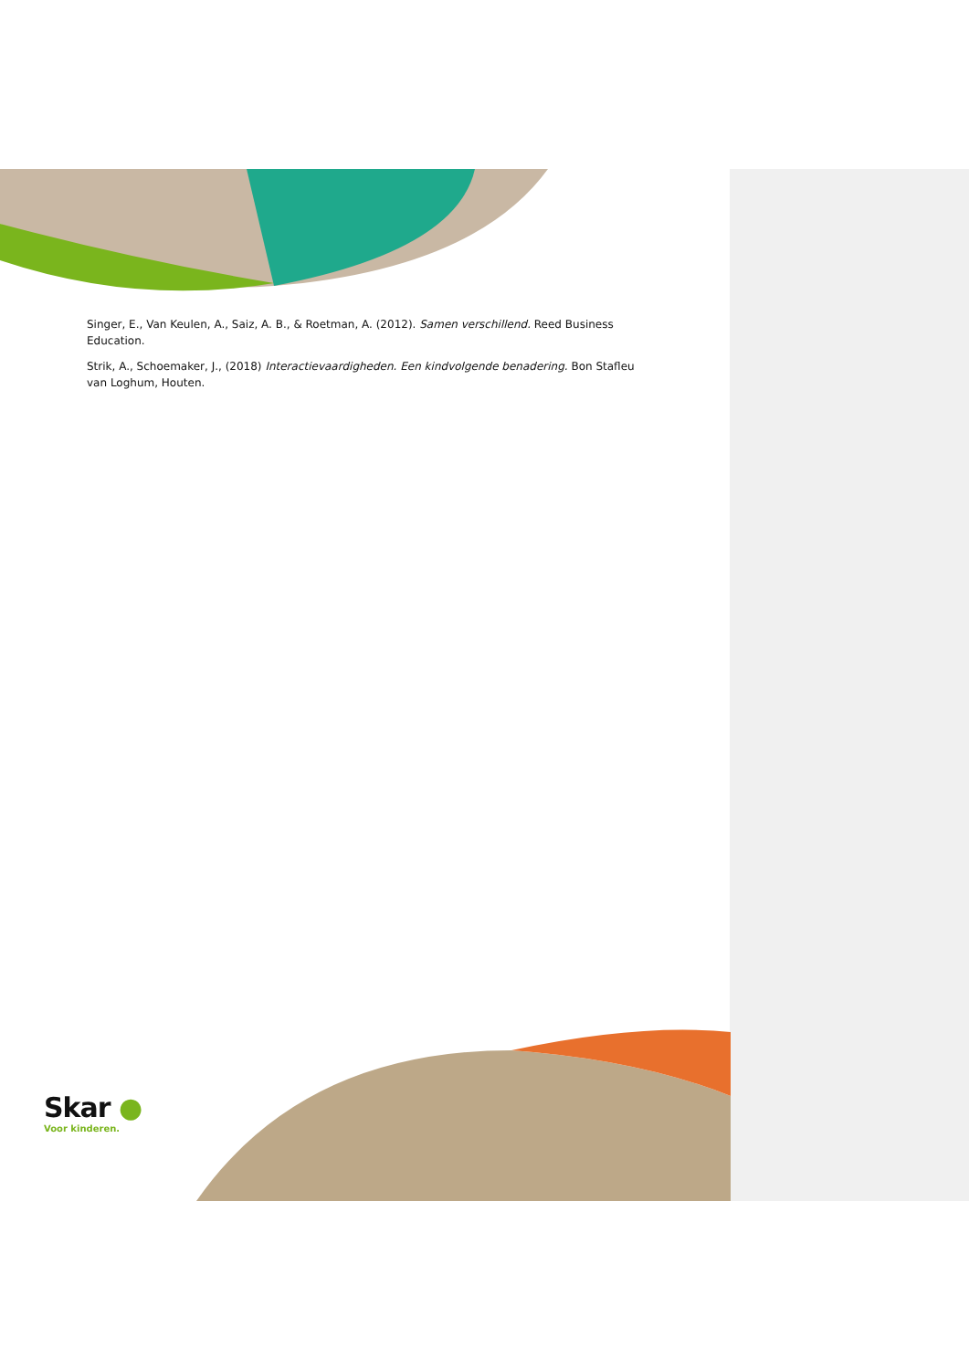Singer, E., Van Keulen, A., Saiz, A. B., & Roetman, A. (2012). Samen verschillend. Reed Business Education.
Strik, A., Schoemaker, J., (2018) Interactievaardigheden. Een kindvolgende benadering. Bon Stafleu van Loghum, Houten.
Skar ●
Voor kinderen.